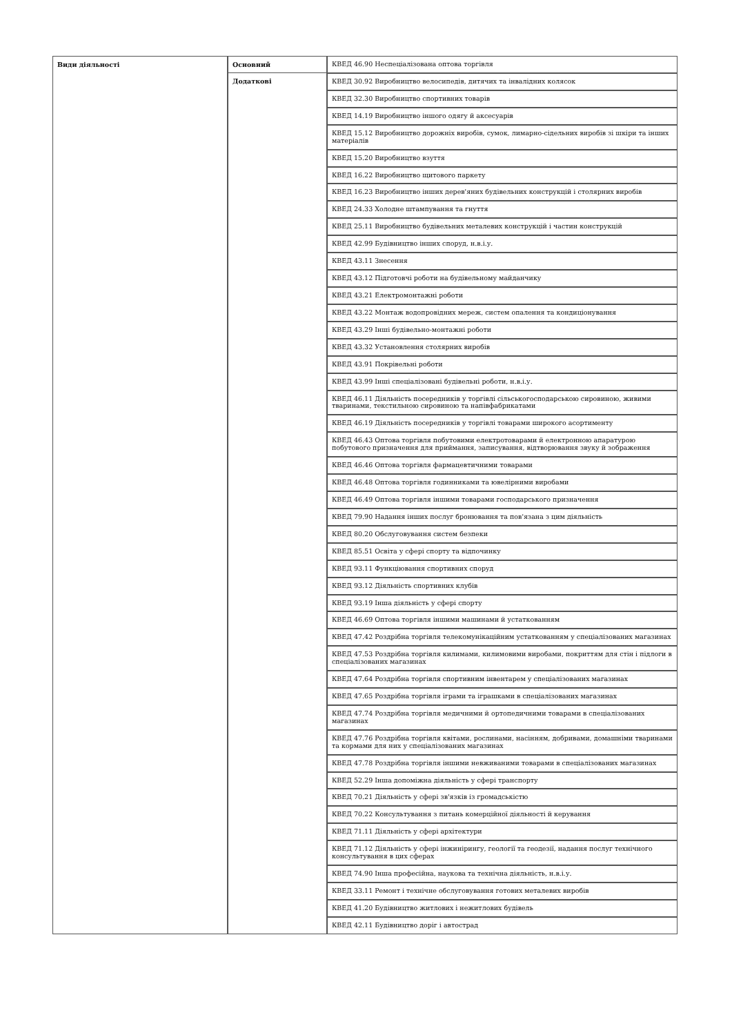| Види діяльності | Основний | КВЕД 46.90 Неспеціалізована оптова торгівля |
| | Додаткові | КВЕД 30.92 Виробництво велосипедів, дитячих та інвалідних колясок |
| | | КВЕД 32.30 Виробництво спортивних товарів |
| | | КВЕД 14.19 Виробництво іншого одягу й аксесуарів |
| | | КВЕД 15.12 Виробництво дорожніх виробів, сумок, лимарно-сідельних виробів зі шкіри та інших матеріалів |
| | | КВЕД 15.20 Виробництво взуття |
| | | КВЕД 16.22 Виробництво щитового паркету |
| | | КВЕД 16.23 Виробництво інших дерев'яних будівельних конструкцій і столярних виробів |
| | | КВЕД 24.33 Холодне штампування та гнуття |
| | | КВЕД 25.11 Виробництво будівельних металевих конструкцій і частин конструкцій |
| | | КВЕД 42.99 Будівництво інших споруд, н.в.і.у. |
| | | КВЕД 43.11 Знесення |
| | | КВЕД 43.12 Підготовчі роботи на будівельному майданчику |
| | | КВЕД 43.21 Електромонтажні роботи |
| | | КВЕД 43.22 Монтаж водопровідних мереж, систем опалення та кондиціонування |
| | | КВЕД 43.29 Інші будівельно-монтажні роботи |
| | | КВЕД 43.32 Установлення столярних виробів |
| | | КВЕД 43.91 Покрівельні роботи |
| | | КВЕД 43.99 Інші спеціалізовані будівельні роботи, н.в.і.у. |
| | | КВЕД 46.11 Діяльність посередників у торгівлі сільськогосподарською сировиною, живими тваринами, текстильною сировиною та напівфабрикатами |
| | | КВЕД 46.19 Діяльність посередників у торгівлі товарами широкого асортименту |
| | | КВЕД 46.43 Оптова торгівля побутовими електротоварами й електронною апаратурою побутового призначення для приймання, записування, відтворювання звуку й зображення |
| | | КВЕД 46.46 Оптова торгівля фармацевтичними товарами |
| | | КВЕД 46.48 Оптова торгівля годинниками та ювелірними виробами |
| | | КВЕД 46.49 Оптова торгівля іншими товарами господарського призначення |
| | | КВЕД 79.90 Надання інших послуг бронювання та пов'язана з цим діяльність |
| | | КВЕД 80.20 Обслуговування систем безпеки |
| | | КВЕД 85.51 Освіта у сфері спорту та відпочинку |
| | | КВЕД 93.11 Функціювання спортивних споруд |
| | | КВЕД 93.12 Діяльність спортивних клубів |
| | | КВЕД 93.19 Інша діяльність у сфері спорту |
| | | КВЕД 46.69 Оптова торгівля іншими машинами й устаткованням |
| | | КВЕД 47.42 Роздрібна торгівля телекомунікаційним устаткованням у спеціалізованих магазинах |
| | | КВЕД 47.53 Роздрібна торгівля килимами, килимовими виробами, покриттям для стін і підлоги в спеціалізованих магазинах |
| | | КВЕД 47.64 Роздрібна торгівля спортивним інвентарем у спеціалізованих магазинах |
| | | КВЕД 47.65 Роздрібна торгівля іграми та іграшками в спеціалізованих магазинах |
| | | КВЕД 47.74 Роздрібна торгівля медичними й ортопедичними товарами в спеціалізованих магазинах |
| | | КВЕД 47.76 Роздрібна торгівля квітами, рослинами, насінням, добривами, домашніми тваринами та кормами для них у спеціалізованих магазинах |
| | | КВЕД 47.78 Роздрібна торгівля іншими невживаними товарами в спеціалізованих магазинах |
| | | КВЕД 52.29 Інша допоміжна діяльність у сфері транспорту |
| | | КВЕД 70.21 Діяльність у сфері зв'язків із громадськістю |
| | | КВЕД 70.22 Консультування з питань комерційної діяльності й керування |
| | | КВЕД 71.11 Діяльність у сфері архітектури |
| | | КВЕД 71.12 Діяльність у сфері інжинірингу, геології та геодезії, надання послуг технічного консультування в цих сферах |
| | | КВЕД 74.90 Інша професійна, наукова та технічна діяльність, н.в.і.у. |
| | | КВЕД 33.11 Ремонт і технічне обслуговування готових металевих виробів |
| | | КВЕД 41.20 Будівництво житлових і нежитлових будівель |
| | | КВЕД 42.11 Будівництво доріг і автострад |